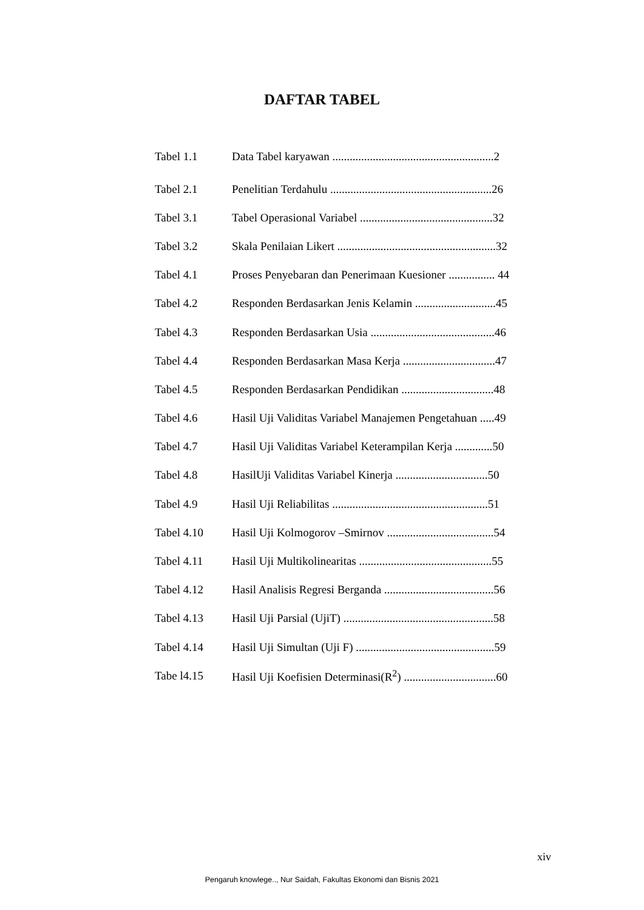DAFTAR TABEL
Tabel 1.1 Data Tabel karyawan ........................................................2
Tabel 2.1 Penelitian Terdahulu ........................................................26
Tabel 3.1 Tabel Operasional Variabel ..............................................32
Tabel 3.2 Skala Penilaian Likert .......................................................32
Tabel 4.1 Proses Penyebaran dan Penerimaan Kuesioner ................ 44
Tabel 4.2 Responden Berdasarkan Jenis Kelamin ............................45
Tabel 4.3 Responden Berdasarkan Usia ...........................................46
Tabel 4.4 Responden Berdasarkan Masa Kerja ................................47
Tabel 4.5 Responden Berdasarkan Pendidikan ................................48
Tabel 4.6 Hasil Uji Validitas Variabel Manajemen Pengetahuan .....49
Tabel 4.7 Hasil Uji Validitas Variabel Keterampilan Kerja .............50
Tabel 4.8 HasilUji Validitas Variabel Kinerja ................................50
Tabel 4.9 Hasil Uji Reliabilitas ......................................................51
Tabel 4.10 Hasil Uji Kolmogorov –Smirnov .....................................54
Tabel 4.11 Hasil Uji Multikolinearitas ..............................................55
Tabel 4.12 Hasil Analisis Regresi Berganda ......................................56
Tabel 4.13 Hasil Uji Parsial (UjiT) ....................................................58
Tabel 4.14 Hasil Uji Simultan (Uji F) ................................................59
Tabe l4.15 Hasil Uji Koefisien Determinasi(R<sup>2</sup>) ................................60
xiv
Pengaruh knowlege.., Nur Saidah, Fakultas Ekonomi dan Bisnis 2021